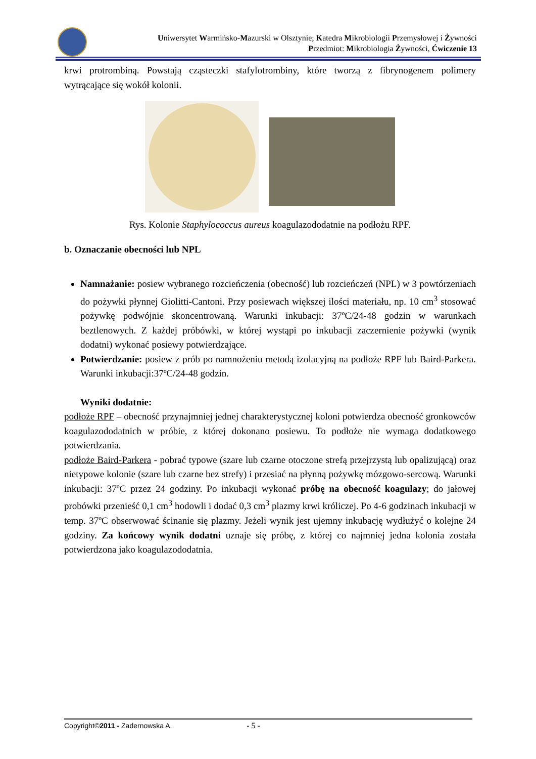Uniwersytet Warmińsko-Mazurski w Olsztynie; Katedra Mikrobiologii Przemysłowej i Żywności
Przedmiot: Mikrobiologia Żywności, Ćwiczenie 13
krwi protrombiną. Powstają cząsteczki stafylotrombiny, które tworzą z fibrynogenem polimery wytrącające się wokół kolonii.
Rys. Kolonie Staphylococcus aureus koagulazododatnie na podłożu RPF.
b. Oznaczanie obecności lub NPL
Namnażanie: posiew wybranego rozcieńczenia (obecność) lub rozcieńczeń (NPL) w 3 powtórzeniach do pożywki płynnej Giolitti-Cantoni. Przy posiewach większej ilości materiału, np. 10 cm<sup>3</sup> stosować pożywkę podwójnie skoncentrowaną. Warunki inkubacji: 37ºC/24-48 godzin w warunkach beztlenowych. Z każdej próbówki, w której wystąpi po inkubacji zaczernienie pożywki (wynik dodatni) wykonać posiewy potwierdzające.
Potwierdzanie: posiew z prób po namnożeniu metodą izolacyjną na podłoże RPF lub Baird-Parkera. Warunki inkubacji:37ºC/24-48 godzin.
Wyniki dodatnie:
podłoże RPF – obecność przynajmniej jednej charakterystycznej koloni potwierdza obecność gronkowców koagulazododatnich w próbie, z której dokonano posiewu. To podłoże nie wymaga dodatkowego potwierdzania.
podłoże Baird-Parkera - pobrać typowe (szare lub czarne otoczone strefą przejrzystą lub opalizującą) oraz nietypowe kolonie (szare lub czarne bez strefy) i przesiać na płynną pożywkę mózgowo-sercową. Warunki inkubacji: 37ºC przez 24 godziny. Po inkubacji wykonać próbę na obecność koagulazy; do jałowej probówki przenieść 0,1 cm<sup>3</sup> hodowli i dodać 0,3 cm<sup>3</sup> plazmy krwi króliczej. Po 4-6 godzinach inkubacji w temp. 37ºC obserwować ścinanie się plazmy. Jeżeli wynik jest ujemny inkubację wydłużyć o kolejne 24 godziny. Za końcowy wynik dodatni uznaje się próbę, z której co najmniej jedna kolonia została potwierdzona jako koagulazododatnia.
Copyright©2011 - Zadernowska A.. - 5 -